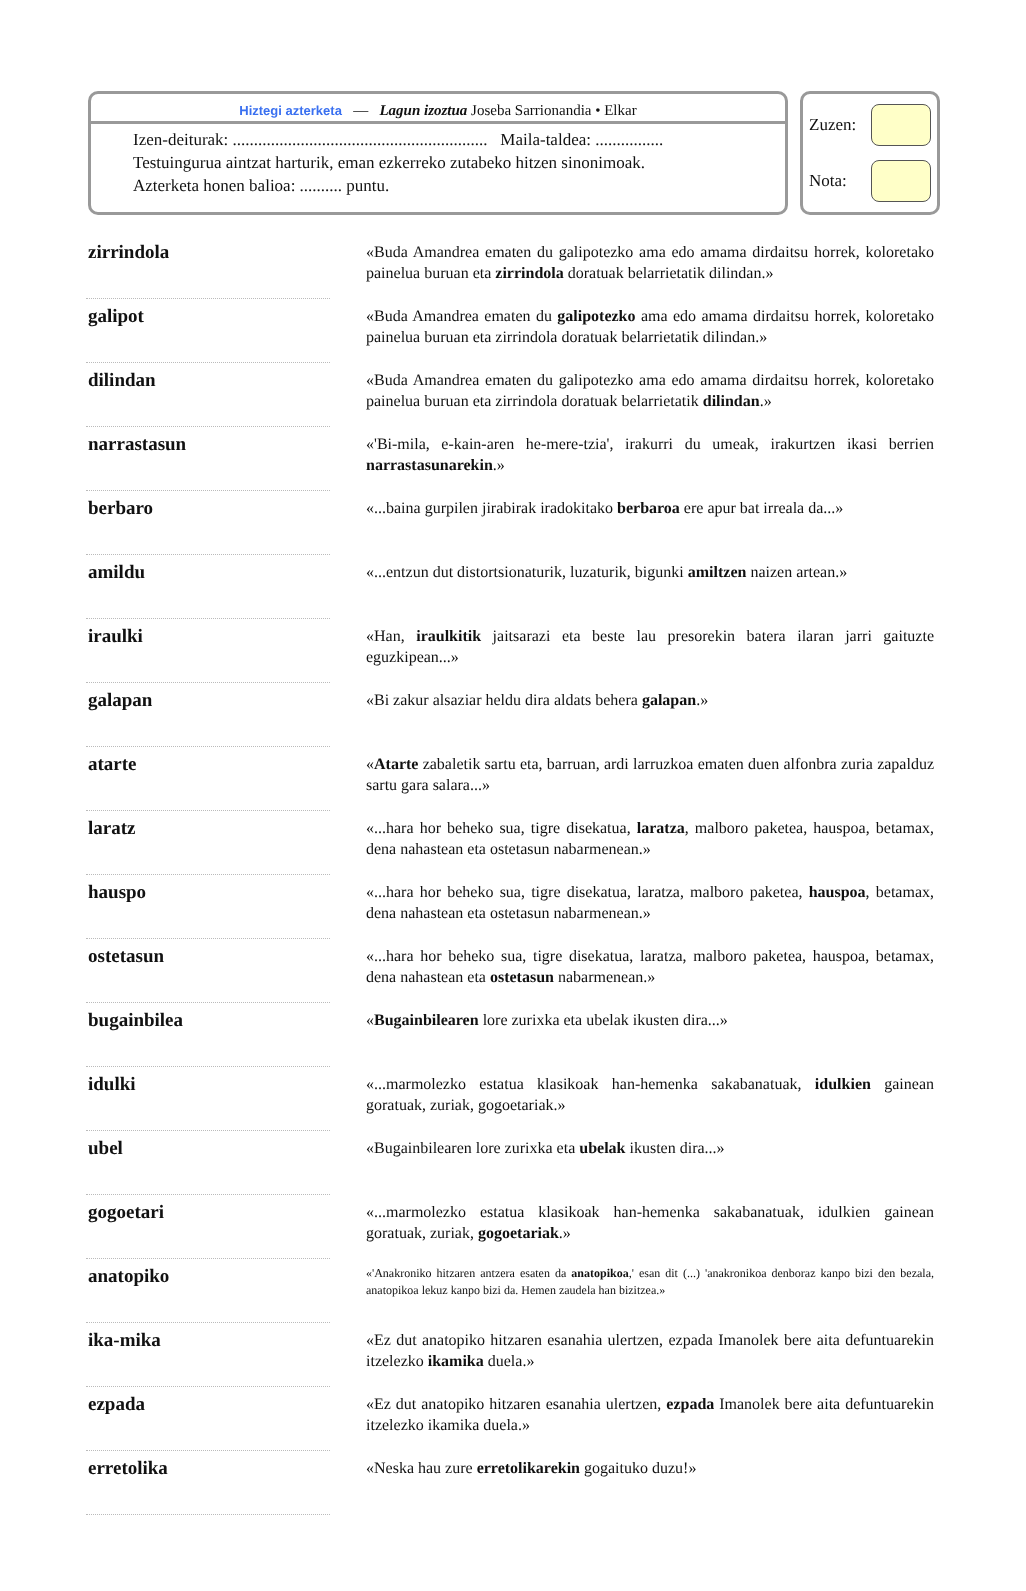Hiztegi azterketa — Lagun izoztua Joseba Sarrionandia • Elkar
Izen-deiturak: ............................................................ Maila-taldea: ................
Testuingurua aintzat harturik, eman ezkerreko zutabeko hitzen sinonimoak.
Azterketa honen balioa: .......... puntu.
Zuzen:
Nota:
| zirrindola | | «Buda Amandrea ematen du galipotezko ama edo amama dirdaitsu horrek, koloretako painelua buruan eta zirrindola doratuak belarrietatik dilindan.» |
| galipot | | «Buda Amandrea ematen du galipotezko ama edo amama dirdaitsu horrek, koloretako painelua buruan eta zirrindola doratuak belarrietatik dilindan.» |
| dilindan | | «Buda Amandrea ematen du galipotezko ama edo amama dirdaitsu horrek, koloretako painelua buruan eta zirrindola doratuak belarrietatik dilindan .» |
| narrastasun | | «'Bi-mila, e-kain-aren he-mere-tzia', irakurri du umeak, irakurtzen ikasi berrien narrastasunarekin .» |
| berbaro | | «...baina gurpilen jirabirak iradokitako berbaroa ere apur bat irreala da...» |
| amildu | | «...entzun dut distortsionaturik, luzaturik, bigunki amiltzen naizen artean.» |
| iraulki | | «Han, iraulkitik jaitsarazi eta beste lau presorekin batera ilaran jarri gaituzte eguzkipean...» |
| galapan | | «Bi zakur alsaziar heldu dira aldats behera galapan .» |
| atarte | | « Atarte zabaletik sartu eta, barruan, ardi larruzkoa ematen duen alfonbra zuria zapalduz sartu gara salara...» |
| laratz | | «...hara hor beheko sua, tigre disekatua, laratza , malboro paketea, hauspoa, betamax, dena nahastean eta ostetasun nabarmenean.» |
| hauspo | | «...hara hor beheko sua, tigre disekatua, laratza, malboro paketea, hauspoa , betamax, dena nahastean eta ostetasun nabarmenean.» |
| ostetasun | | «...hara hor beheko sua, tigre disekatua, laratza, malboro paketea, hauspoa, betamax, dena nahastean eta ostetasun nabarmenean.» |
| bugainbilea | | « Bugainbilearen lore zurixka eta ubelak ikusten dira...» |
| idulki | | «...marmolezko estatua klasikoak han-hemenka sakabanatuak, idulkien gainean goratuak, zuriak, gogoetariak.» |
| ubel | | «Bugainbilearen lore zurixka eta ubelak ikusten dira...» |
| gogoetari | | «...marmolezko estatua klasikoak han-hemenka sakabanatuak, idulkien gainean goratuak, zuriak, gogoetariak .» |
| anatopiko | | «'Anakroniko hitzaren antzera esaten da anatopikoa ,' esan dit (...) 'anakronikoa denboraz kanpo bizi den bezala, anatopikoa lekuz kanpo bizi da. Hemen zaudela han bizitzea.» |
| ika-mika | | «Ez dut anatopiko hitzaren esanahia ulertzen, ezpada Imanolek bere aita defuntuarekin itzelezko ikamika duela.» |
| ezpada | | «Ez dut anatopiko hitzaren esanahia ulertzen, ezpada Imanolek bere aita defuntuarekin itzelezko ikamika duela.» |
| erretolika | | «Neska hau zure erretolikarekin gogaituko duzu!» |